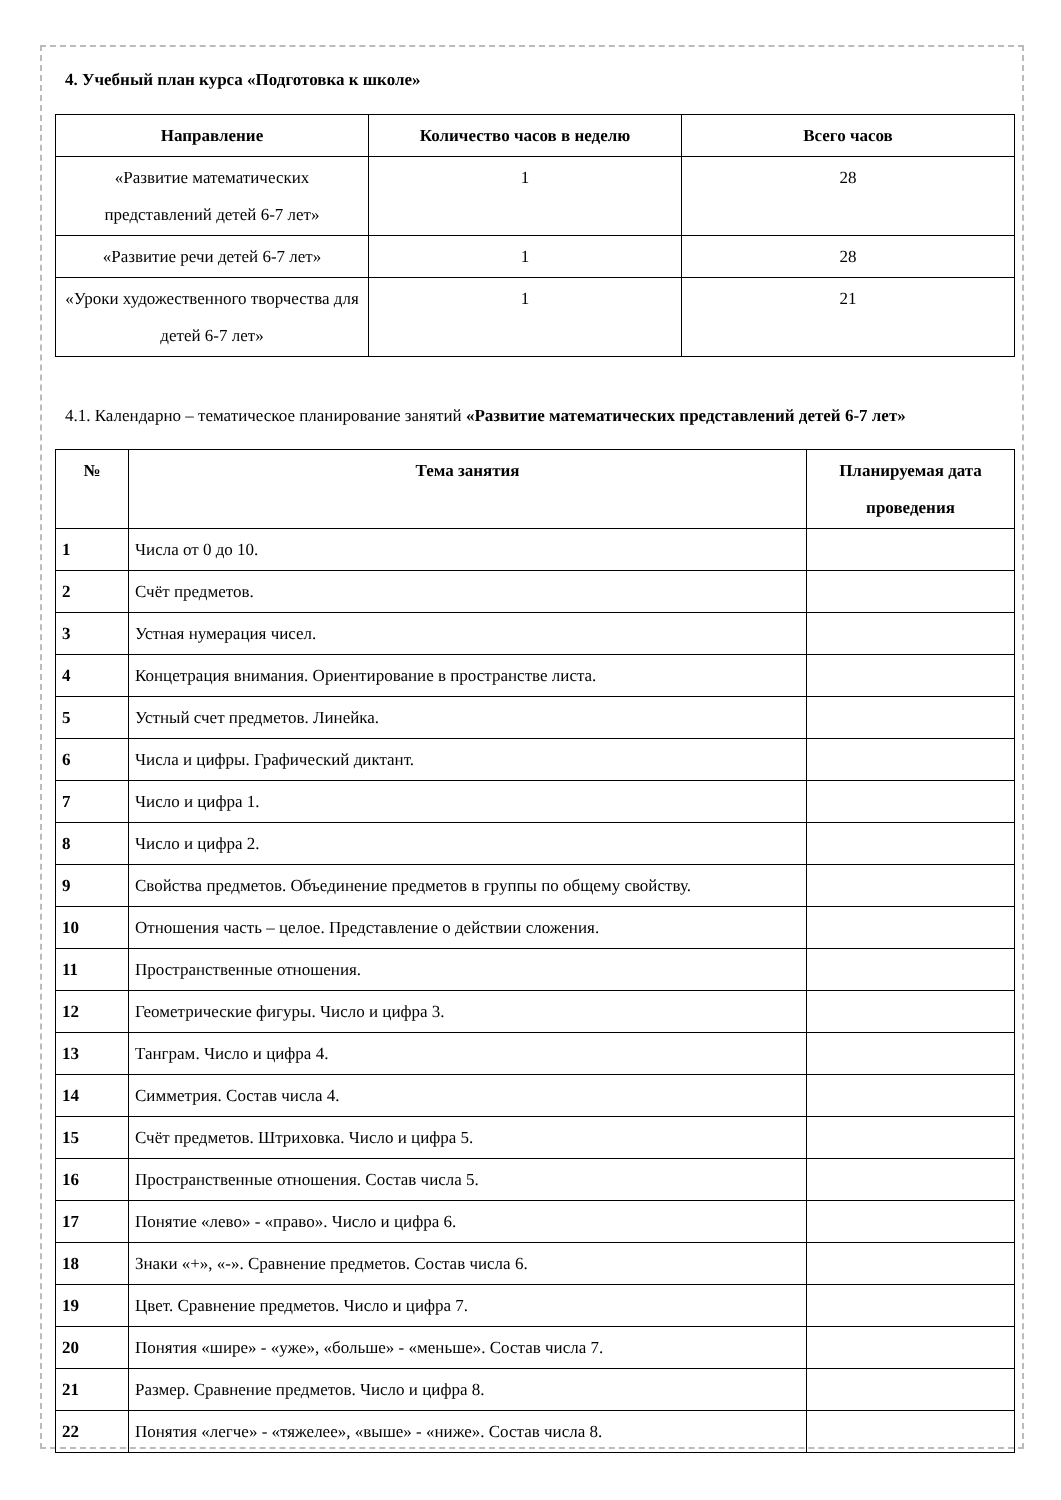4. Учебный план курса «Подготовка к школе»
| Направление | Количество часов в неделю | Всего часов |
| --- | --- | --- |
| «Развитие математических представлений детей 6-7 лет» | 1 | 28 |
| «Развитие речи детей 6-7 лет» | 1 | 28 |
| «Уроки художественного творчества для детей 6-7 лет» | 1 | 21 |
4.1. Календарно – тематическое планирование занятий «Развитие математических представлений детей 6-7 лет»
| № | Тема занятия | Планируемая дата проведения |
| --- | --- | --- |
| 1 | Числа от 0 до 10. | |
| 2 | Счёт предметов. | |
| 3 | Устная нумерация чисел. | |
| 4 | Концетрация внимания. Ориентирование в пространстве листа. | |
| 5 | Устный счет предметов. Линейка. | |
| 6 | Числа и цифры. Графический диктант. | |
| 7 | Число и цифра 1. | |
| 8 | Число и цифра 2. | |
| 9 | Свойства предметов. Объединение предметов в группы по общему свойству. | |
| 10 | Отношения часть – целое. Представление о действии сложения. | |
| 11 | Пространственные отношения. | |
| 12 | Геометрические фигуры. Число и цифра 3. | |
| 13 | Танграм. Число и цифра 4. | |
| 14 | Симметрия. Состав числа 4. | |
| 15 | Счёт предметов. Штриховка. Число и цифра 5. | |
| 16 | Пространственные отношения. Состав числа 5. | |
| 17 | Понятие «лево» - «право». Число и цифра 6. | |
| 18 | Знаки «+», «-». Сравнение предметов. Состав числа 6. | |
| 19 | Цвет. Сравнение предметов. Число и цифра 7. | |
| 20 | Понятия «шире» - «уже», «больше» - «меньше». Состав числа 7. | |
| 21 | Размер. Сравнение предметов. Число и цифра 8. | |
| 22 | Понятия «легче» - «тяжелее», «выше» - «ниже». Состав числа 8. | |